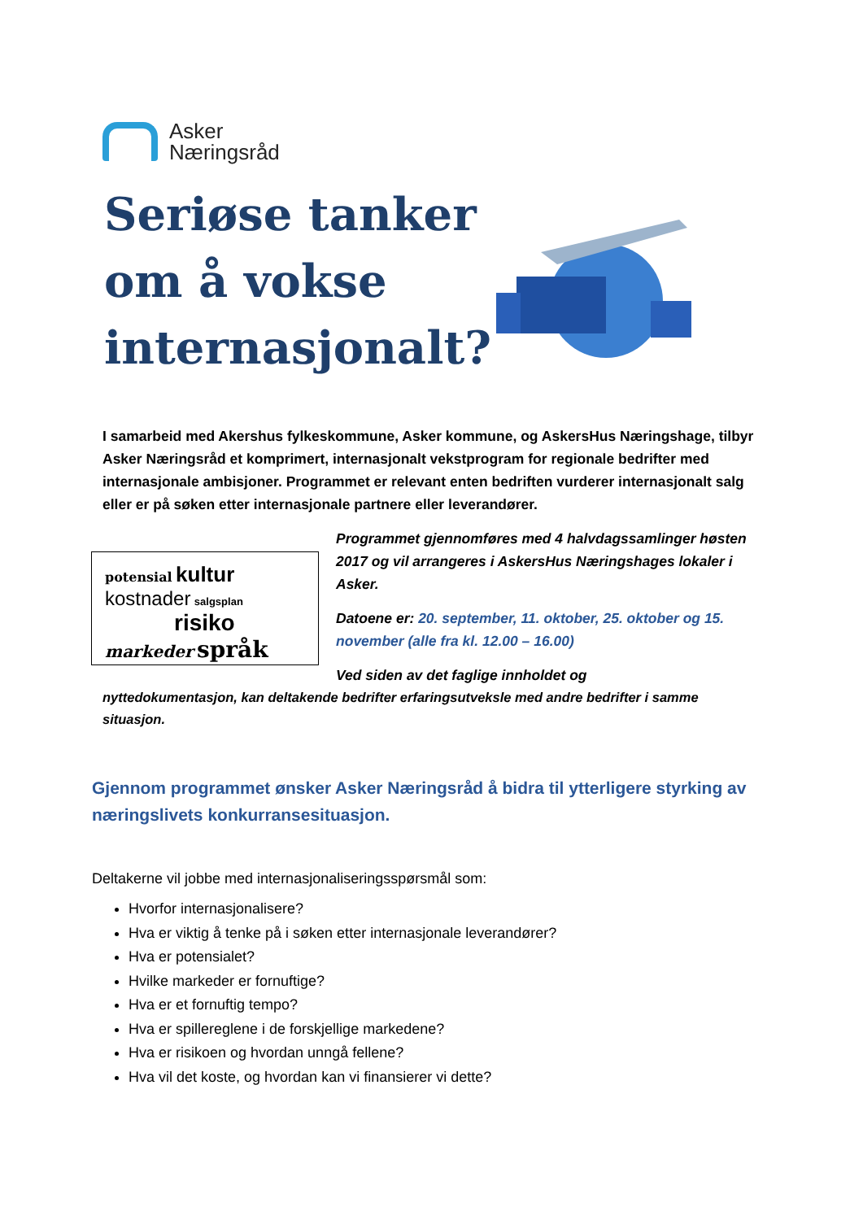Asker
Næringsråd
Seriøse tanker
om å vokse
internasjonalt?
I samarbeid med Akershus fylkeskommune, Asker kommune, og AskersHus Næringshage, tilbyr Asker Næringsråd et komprimert, internasjonalt vekstprogram for regionale bedrifter med internasjonale ambisjoner. Programmet er relevant enten bedriften vurderer internasjonalt salg eller er på søken etter internasjonale partnere eller leverandører.
potensial kultur
kostnader salgsplan
risiko
markeder språk
Programmet gjennomføres med 4 halvdagssamlinger høsten 2017 og vil arrangeres i AskersHus Næringshages lokaler i Asker.
Datoene er: 20. september, 11. oktober, 25. oktober og 15. november (alle fra kl. 12.00 – 16.00)
Ved siden av det faglige innholdet og
nyttedokumentasjon, kan deltakende bedrifter erfaringsutveksle med andre bedrifter i samme situasjon.
Gjennom programmet ønsker Asker Næringsråd å bidra til ytterligere styrking av næringslivets konkurransesituasjon.
Deltakerne vil jobbe med internasjonaliseringsspørsmål som:
Hvorfor internasjonalisere?
Hva er viktig å tenke på i søken etter internasjonale leverandører?
Hva er potensialet?
Hvilke markeder er fornuftige?
Hva er et fornuftig tempo?
Hva er spillereglene i de forskjellige markedene?
Hva er risikoen og hvordan unngå fellene?
Hva vil det koste, og hvordan kan vi finansierer vi dette?